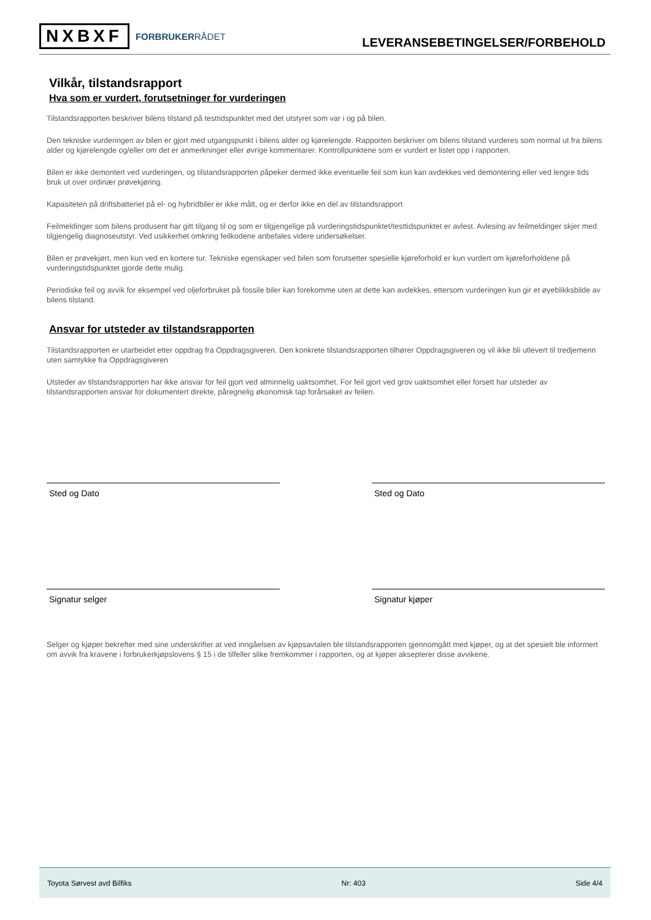NXBXF FORBRUKERRÅDET
LEVERANSEBETINGELSER/FORBEHOLD
Vilkår, tilstandsrapport
Hva som er vurdert, forutsetninger for vurderingen
Tilstandsrapporten beskriver bilens tilstand på testtidspunktet med det utstyret som var i og på bilen.
Den tekniske vurderingen av bilen er gjort med utgangspunkt i bilens alder og kjørelengde. Rapporten beskriver om bilens tilstand vurderes som normal ut fra bilens alder og kjørelengde og/eller om det er anmerkninger eller øvrige kommentarer. Kontrollpunktene som er vurdert er listet opp i rapporten.
Bilen er ikke demontert ved vurderingen, og tilstandsrapporten påpeker dermed ikke eventuelle feil som kun kan avdekkes ved demontering eller ved lengre tids bruk ut over ordinær prøvekjøring.
Kapasiteten på driftsbatteriet på el- og hybridbiler er ikke målt, og er derfor ikke en del av tilstandsrapport
Feilmeldinger som bilens produsent har gitt tilgang til og som er tilgjengelige på vurderingstidspunktet/testtidspunktet er avlest. Avlesing av feilmeldinger skjer med tilgjengelig diagnoseutstyr. Ved usikkerhet omkring feilkodene anbefales videre undersøkelser.
Bilen er prøvekjørt, men kun ved en kortere tur. Tekniske egenskaper ved bilen som forutsetter spesielle kjøreforhold er kun vurdert om kjøreforholdene på vurderingstidspunktet gjorde dette mulig.
Periodiske feil og avvik for eksempel ved oljeforbruket på fossile biler kan forekomme uten at dette kan avdekkes, ettersom vurderingen kun gir et øyeblikksbilde av bilens tilstand.
Ansvar for utsteder av tilstandsrapporten
Tilstandsrapporten er utarbeidet etter oppdrag fra Oppdragsgiveren. Den konkrete tilstandsrapporten tilhører Oppdragsgiveren og vil ikke bli utlevert til tredjemenn uten samtykke fra Oppdragsgiveren
Utsteder av tilstandsrapporten har ikke ansvar for feil gjort ved alminnelig uaktsomhet. For feil gjort ved grov uaktsomhet eller forsett har utsteder av tilstandsrapporten ansvar for dokumentert direkte, påregnelig økonomisk tap forårsaket av feilen.
Sted og Dato
Signatur selger
Sted og Dato
Signatur kjøper
Selger og kjøper bekrefter med sine underskrifter at ved inngåelsen av kjøpsavtalen ble tilstandsrapporten gjennomgått med kjøper, og at det spesielt ble informert om avvik fra kravene i forbrukerkjøpslovens § 15 i de tilfeller slike fremkommer i rapporten, og at kjøper aksepterer disse avvikene.
Toyota Sørvest avd Bilfiks Nr: 403 Side 4/4